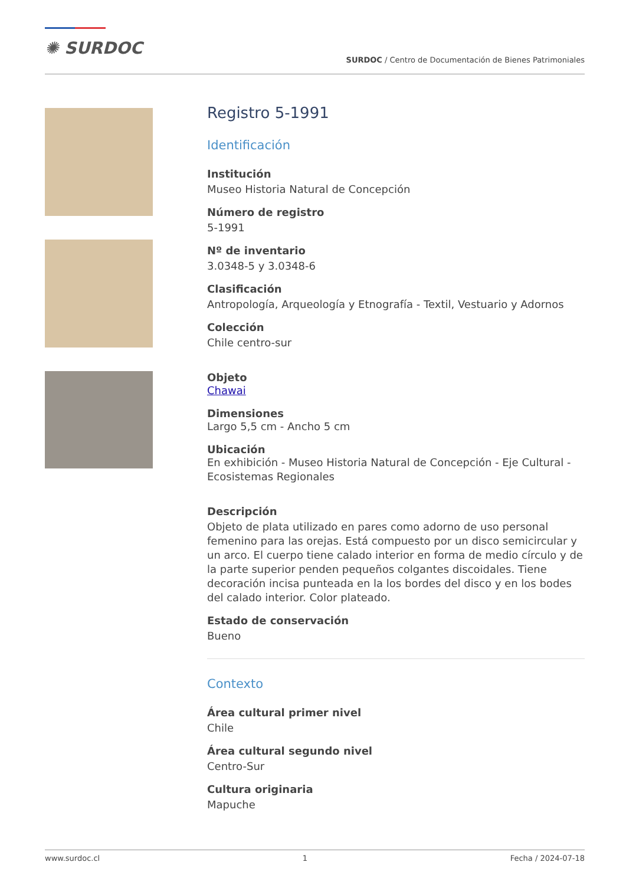✺ SURDOC
SURDOC / Centro de Documentación de Bienes Patrimoniales
Registro 5-1991
Identificación
Institución
Museo Historia Natural de Concepción
Número de registro
5-1991
Nº de inventario
3.0348-5 y 3.0348-6
Clasificación
Antropología, Arqueología y Etnografía - Textil, Vestuario y Adornos
Colección
Chile centro-sur
Objeto
Chawai
Dimensiones
Largo 5,5 cm - Ancho 5 cm
Ubicación
En exhibición - Museo Historia Natural de Concepción - Eje Cultural - Ecosistemas Regionales
Descripción
Objeto de plata utilizado en pares como adorno de uso personal femenino para las orejas. Está compuesto por un disco semicircular y un arco. El cuerpo tiene calado interior en forma de medio círculo y de la parte superior penden pequeños colgantes discoidales. Tiene decoración incisa punteada en la los bordes del disco y en los bodes del calado interior. Color plateado.
Estado de conservación
Bueno
Contexto
Área cultural primer nivel
Chile
Área cultural segundo nivel
Centro-Sur
Cultura originaria
Mapuche
www.surdoc.cl 1 Fecha / 2024-07-18